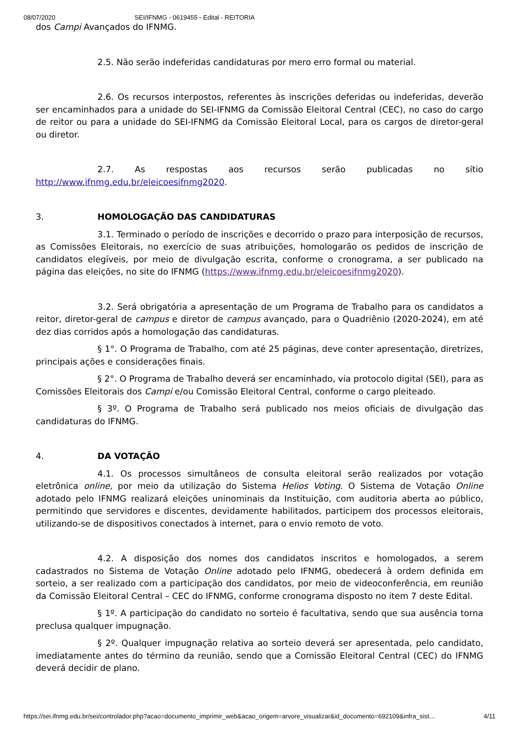08/07/2020 SEI/IFNMG - 0619455 - Edital - REITORIA
dos Campi Avançados do IFNMG.
2.5. Não serão indeferidas candidaturas por mero erro formal ou material.
2.6. Os recursos interpostos, referentes às inscrições deferidas ou indeferidas, deverão ser encaminhados para a unidade do SEI-IFNMG da Comissão Eleitoral Central (CEC), no caso do cargo de reitor ou para a unidade do SEI-IFNMG da Comissão Eleitoral Local, para os cargos de diretor-geral ou diretor.
2.7. As respostas aos recursos serão publicadas no sítio http://www.ifnmg.edu.br/eleicoesifnmg2020.
3. HOMOLOGAÇÃO DAS CANDIDATURAS
3.1. Terminado o período de inscrições e decorrido o prazo para interposição de recursos, as Comissões Eleitorais, no exercício de suas atribuições, homologarão os pedidos de inscrição de candidatos elegíveis, por meio de divulgação escrita, conforme o cronograma, a ser publicado na página das eleições, no site do IFNMG (https://www.ifnmg.edu.br/eleicoesifnmg2020).
3.2. Será obrigatória a apresentação de um Programa de Trabalho para os candidatos a reitor, diretor-geral de campus e diretor de campus avançado, para o Quadriênio (2020-2024), em até dez dias corridos após a homologação das candidaturas.
§ 1°. O Programa de Trabalho, com até 25 páginas, deve conter apresentação, diretrizes, principais ações e considerações finais.
§ 2°. O Programa de Trabalho deverá ser encaminhado, via protocolo digital (SEI), para as Comissões Eleitorais dos Campi e/ou Comissão Eleitoral Central, conforme o cargo pleiteado.
§ 3º. O Programa de Trabalho será publicado nos meios oficiais de divulgação das candidaturas do IFNMG.
4. DA VOTAÇÃO
4.1. Os processos simultâneos de consulta eleitoral serão realizados por votação eletrônica online, por meio da utilização do Sistema Helios Voting. O Sistema de Votação Online adotado pelo IFNMG realizará eleições uninominais da Instituição, com auditoria aberta ao público, permitindo que servidores e discentes, devidamente habilitados, participem dos processos eleitorais, utilizando-se de dispositivos conectados à internet, para o envio remoto de voto.
4.2. A disposição dos nomes dos candidatos inscritos e homologados, a serem cadastrados no Sistema de Votação Online adotado pelo IFNMG, obedecerá à ordem definida em sorteio, a ser realizado com a participação dos candidatos, por meio de videoconferência, em reunião da Comissão Eleitoral Central – CEC do IFNMG, conforme cronograma disposto no item 7 deste Edital.
§ 1º. A participação do candidato no sorteio é facultativa, sendo que sua ausência torna preclusa qualquer impugnação.
§ 2º. Qualquer impugnação relativa ao sorteio deverá ser apresentada, pelo candidato, imediatamente antes do término da reunião, sendo que a Comissão Eleitoral Central (CEC) do IFNMG deverá decidir de plano.
https://sei.ifnmg.edu.br/sei/controlador.php?acao=documento_imprimir_web&acao_origem=arvore_visualizar&id_documento=692109&infra_sist… 4/11